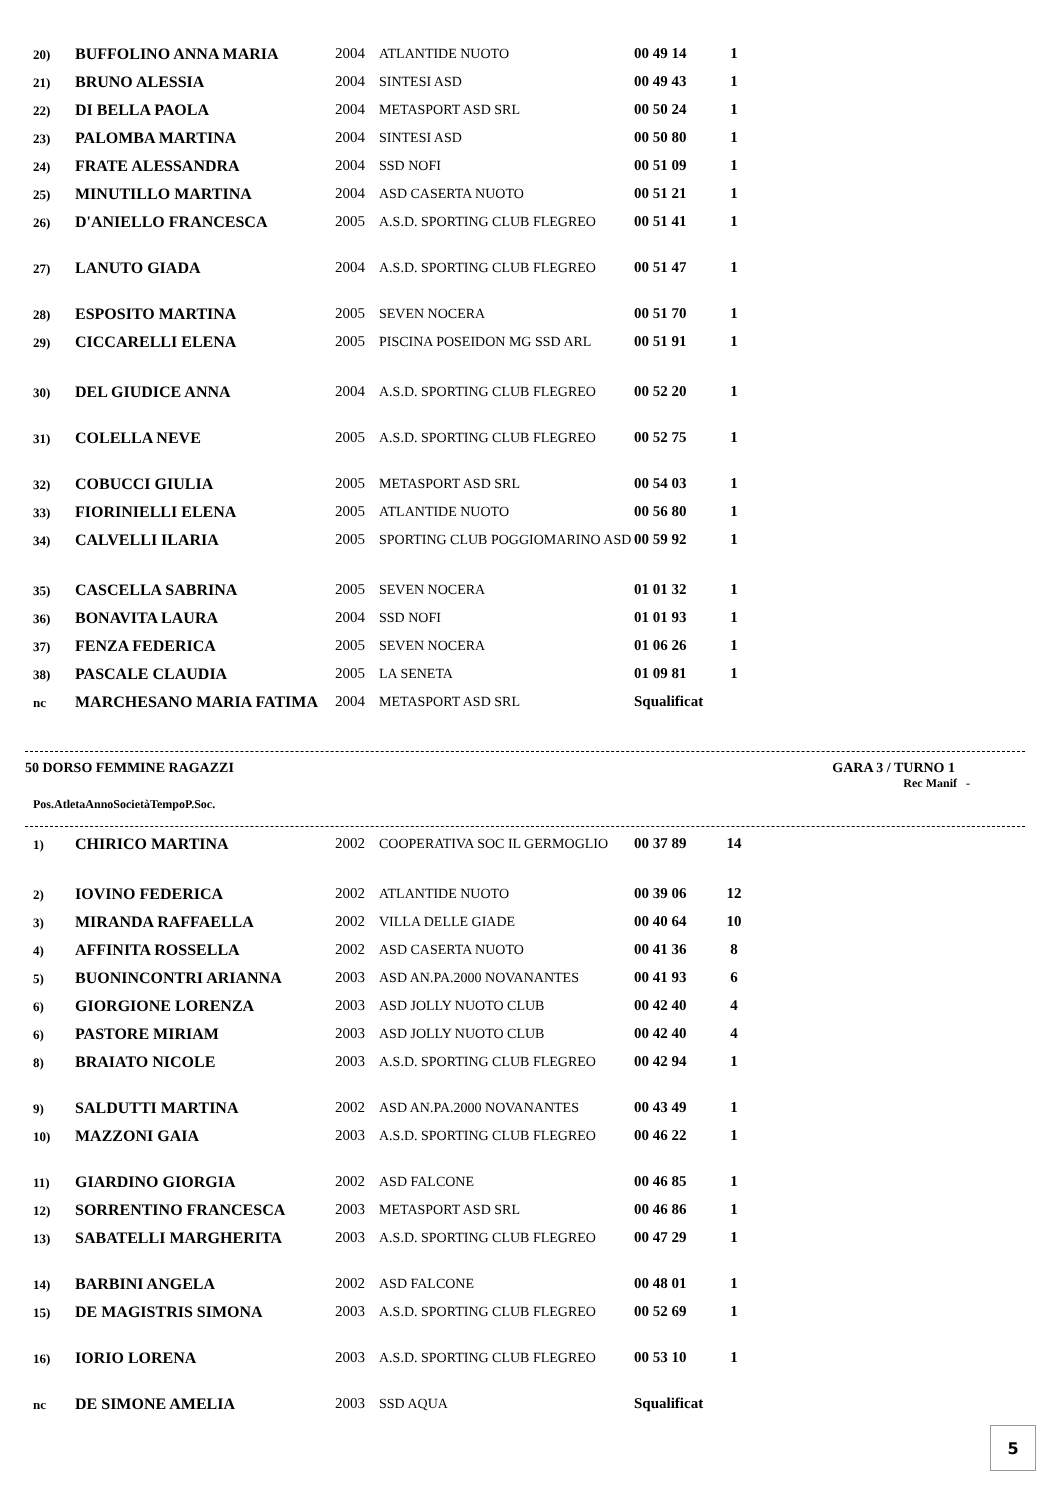| 20) | BUFFOLINO ANNA MARIA | 2004 | ATLANTIDE NUOTO | 00 49 14 | 1 |
| 21) | BRUNO ALESSIA | 2004 | SINTESI ASD | 00 49 43 | 1 |
| 22) | DI BELLA PAOLA | 2004 | METASPORT ASD SRL | 00 50 24 | 1 |
| 23) | PALOMBA MARTINA | 2004 | SINTESI ASD | 00 50 80 | 1 |
| 24) | FRATE ALESSANDRA | 2004 | SSD NOFI | 00 51 09 | 1 |
| 25) | MINUTILLO MARTINA | 2004 | ASD CASERTA NUOTO | 00 51 21 | 1 |
| 26) | D'ANIELLO FRANCESCA | 2005 | A.S.D. SPORTING CLUB FLEGREO | 00 51 41 | 1 |
| 27) | LANUTO GIADA | 2004 | A.S.D. SPORTING CLUB FLEGREO | 00 51 47 | 1 |
| 28) | ESPOSITO MARTINA | 2005 | SEVEN NOCERA | 00 51 70 | 1 |
| 29) | CICCARELLI ELENA | 2005 | PISCINA POSEIDON MG SSD ARL | 00 51 91 | 1 |
| 30) | DEL GIUDICE ANNA | 2004 | A.S.D. SPORTING CLUB FLEGREO | 00 52 20 | 1 |
| 31) | COLELLA NEVE | 2005 | A.S.D. SPORTING CLUB FLEGREO | 00 52 75 | 1 |
| 32) | COBUCCI GIULIA | 2005 | METASPORT ASD SRL | 00 54 03 | 1 |
| 33) | FIORINIELLI ELENA | 2005 | ATLANTIDE NUOTO | 00 56 80 | 1 |
| 34) | CALVELLI ILARIA | 2005 | SPORTING CLUB POGGIOMARINO ASD | 00 59 92 | 1 |
| 35) | CASCELLA SABRINA | 2005 | SEVEN NOCERA | 01 01 32 | 1 |
| 36) | BONAVITA LAURA | 2004 | SSD NOFI | 01 01 93 | 1 |
| 37) | FENZA FEDERICA | 2005 | SEVEN NOCERA | 01 06 26 | 1 |
| 38) | PASCALE CLAUDIA | 2005 | LA SENETA | 01 09 81 | 1 |
| nc | MARCHESANO MARIA FATIMA | 2004 | METASPORT ASD SRL | Squalificat | |
50 DORSO FEMMINE RAGAZZI GARA 3 / TURNO 1
Rec Manif -
| Pos. | Atleta | Anno | Società | Tempo | P.Soc. |
| --- | --- | --- | --- | --- | --- |
| 1) | CHIRICO MARTINA | 2002 | COOPERATIVA SOC IL GERMOGLIO | 00 37 89 | 14 |
| 2) | IOVINO FEDERICA | 2002 | ATLANTIDE NUOTO | 00 39 06 | 12 |
| 3) | MIRANDA RAFFAELLA | 2002 | VILLA DELLE GIADE | 00 40 64 | 10 |
| 4) | AFFINITA ROSSELLA | 2002 | ASD CASERTA NUOTO | 00 41 36 | 8 |
| 5) | BUONINCONTRI ARIANNA | 2003 | ASD AN.PA.2000 NOVANANTES | 00 41 93 | 6 |
| 6) | GIORGIONE LORENZA | 2003 | ASD JOLLY NUOTO CLUB | 00 42 40 | 4 |
| 6) | PASTORE MIRIAM | 2003 | ASD JOLLY NUOTO CLUB | 00 42 40 | 4 |
| 8) | BRAIATO NICOLE | 2003 | A.S.D. SPORTING CLUB FLEGREO | 00 42 94 | 1 |
| 9) | SALDUTTI MARTINA | 2002 | ASD AN.PA.2000 NOVANANTES | 00 43 49 | 1 |
| 10) | MAZZONI GAIA | 2003 | A.S.D. SPORTING CLUB FLEGREO | 00 46 22 | 1 |
| 11) | GIARDINO GIORGIA | 2002 | ASD FALCONE | 00 46 85 | 1 |
| 12) | SORRENTINO FRANCESCA | 2003 | METASPORT ASD SRL | 00 46 86 | 1 |
| 13) | SABATELLI MARGHERITA | 2003 | A.S.D. SPORTING CLUB FLEGREO | 00 47 29 | 1 |
| 14) | BARBINI ANGELA | 2002 | ASD FALCONE | 00 48 01 | 1 |
| 15) | DE MAGISTRIS SIMONA | 2003 | A.S.D. SPORTING CLUB FLEGREO | 00 52 69 | 1 |
| 16) | IORIO LORENA | 2003 | A.S.D. SPORTING CLUB FLEGREO | 00 53 10 | 1 |
| nc | DE SIMONE AMELIA | 2003 | SSD AQUA | Squalificat | |
5